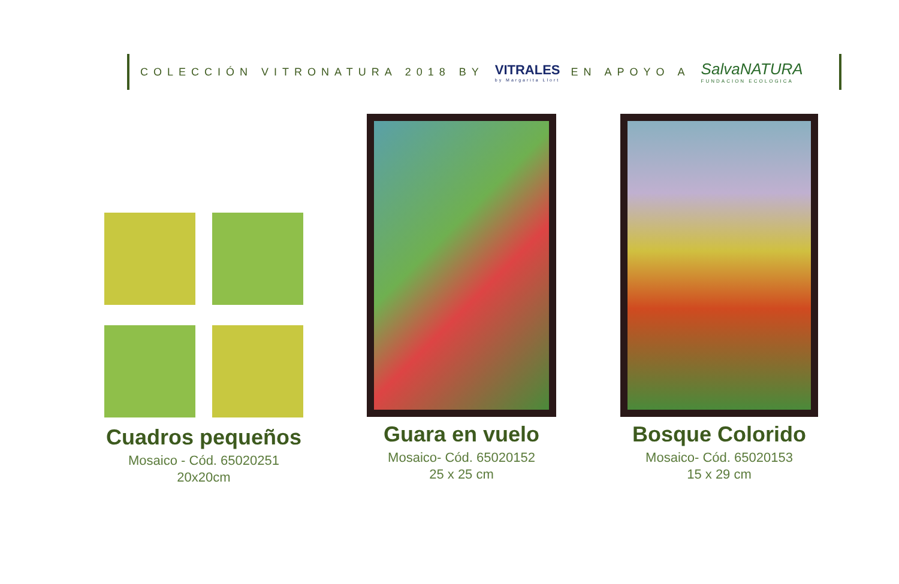COLECCIÓN VITRONATURA 2018 BY VITRALES
by Margarita Llort EN APOYO A SalvaNATURA
FUNDACION ECOLOGICA
Cuadros pequeños
Mosaico - Cód. 65020251
20x20cm
Guara en vuelo
Mosaico- Cód. 65020152
25 x 25 cm
Bosque Colorido
Mosaico- Cód. 65020153
15 x 29 cm